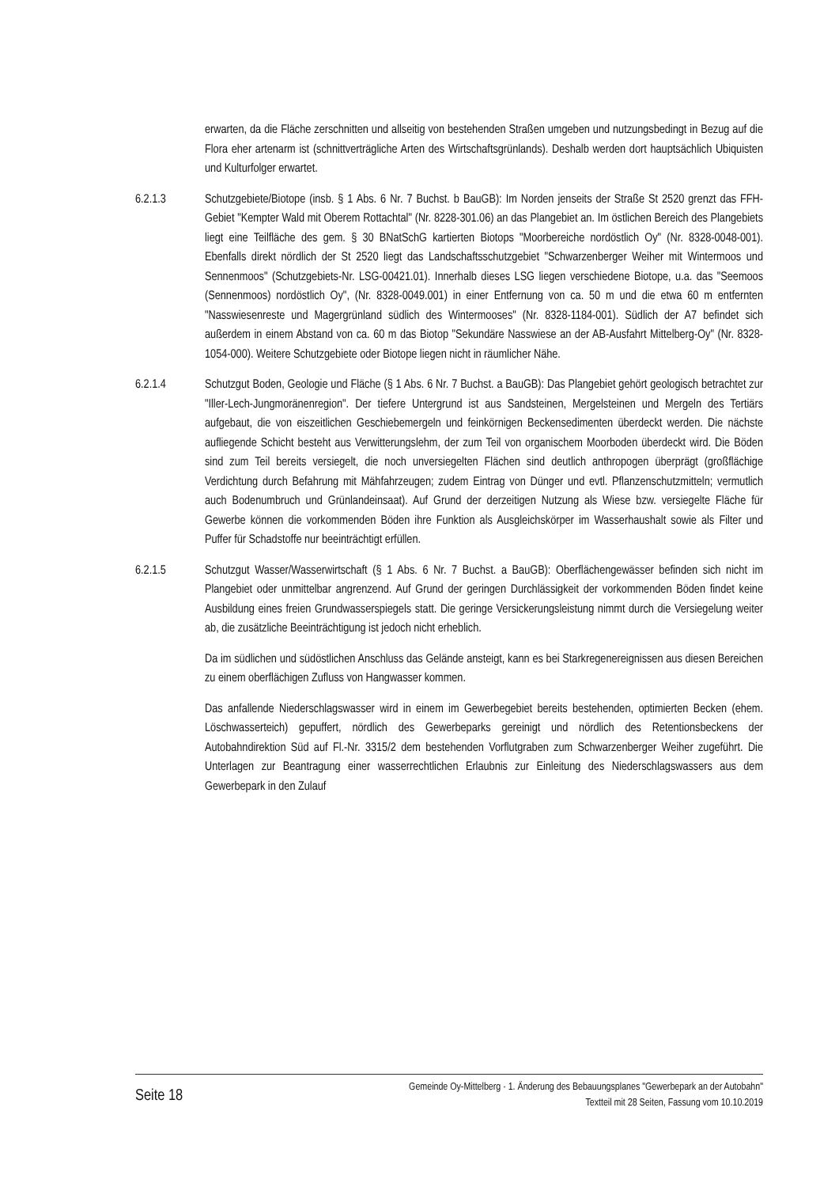erwarten, da die Fläche zerschnitten und allseitig von bestehenden Straßen umgeben und nutzungsbedingt in Bezug auf die Flora eher artenarm ist (schnittverträgliche Arten des Wirtschaftsgrünlands). Deshalb werden dort hauptsächlich Ubiquisten und Kulturfolger erwartet.
6.2.1.3 Schutzgebiete/Biotope (insb. § 1 Abs. 6 Nr. 7 Buchst. b BauGB): Im Norden jenseits der Straße St 2520 grenzt das FFH-Gebiet "Kempter Wald mit Oberem Rottachtal" (Nr. 8228-301.06) an das Plangebiet an. Im östlichen Bereich des Plangebiets liegt eine Teilfläche des gem. § 30 BNatSchG kartierten Biotops "Moorbereiche nordöstlich Oy" (Nr. 8328-0048-001). Ebenfalls direkt nördlich der St 2520 liegt das Landschaftsschutzgebiet "Schwarzenberger Weiher mit Wintermoos und Sennenmoos" (Schutzgebiets-Nr. LSG-00421.01). Innerhalb dieses LSG liegen verschiedene Biotope, u.a. das "Seemoos (Sennenmoos) nordöstlich Oy", (Nr. 8328-0049.001) in einer Entfernung von ca. 50 m und die etwa 60 m entfernten "Nasswiesenreste und Magergrünland südlich des Wintermooses" (Nr. 8328-1184-001). Südlich der A7 befindet sich außerdem in einem Abstand von ca. 60 m das Biotop "Sekundäre Nasswiese an der AB-Ausfahrt Mittelberg-Oy" (Nr. 8328-1054-000). Weitere Schutzgebiete oder Biotope liegen nicht in räumlicher Nähe.
6.2.1.4 Schutzgut Boden, Geologie und Fläche (§ 1 Abs. 6 Nr. 7 Buchst. a BauGB): Das Plangebiet gehört geologisch betrachtet zur "Iller-Lech-Jungmoränenregion". Der tiefere Untergrund ist aus Sandsteinen, Mergelsteinen und Mergeln des Tertiärs aufgebaut, die von eiszeitlichen Geschiebemergeln und feinkörnigen Beckensedimenten überdeckt werden. Die nächste aufliegende Schicht besteht aus Verwitterungslehm, der zum Teil von organischem Moorboden überdeckt wird. Die Böden sind zum Teil bereits versiegelt, die noch unversiegelten Flächen sind deutlich anthropogen überprägt (großflächige Verdichtung durch Befahrung mit Mähfahrzeugen; zudem Eintrag von Dünger und evtl. Pflanzenschutzmitteln; vermutlich auch Bodenumbruch und Grünlandeinsaat). Auf Grund der derzeitigen Nutzung als Wiese bzw. versiegelte Fläche für Gewerbe können die vorkommenden Böden ihre Funktion als Ausgleichskörper im Wasserhaushalt sowie als Filter und Puffer für Schadstoffe nur beeinträchtigt erfüllen.
6.2.1.5 Schutzgut Wasser/Wasserwirtschaft (§ 1 Abs. 6 Nr. 7 Buchst. a BauGB): Oberflächengewässer befinden sich nicht im Plangebiet oder unmittelbar angrenzend. Auf Grund der geringen Durchlässigkeit der vorkommenden Böden findet keine Ausbildung eines freien Grundwasserspiegels statt. Die geringe Versickerungsleistung nimmt durch die Versiegelung weiter ab, die zusätzliche Beeinträchtigung ist jedoch nicht erheblich.
Da im südlichen und südöstlichen Anschluss das Gelände ansteigt, kann es bei Starkregenereignissen aus diesen Bereichen zu einem oberflächigen Zufluss von Hangwasser kommen.
Das anfallende Niederschlagswasser wird in einem im Gewerbegebiet bereits bestehenden, optimierten Becken (ehem. Löschwasserteich) gepuffert, nördlich des Gewerbeparks gereinigt und nördlich des Retentionsbeckens der Autobahndirektion Süd auf Fl.-Nr. 3315/2 dem bestehenden Vorflutgraben zum Schwarzenberger Weiher zugeführt. Die Unterlagen zur Beantragung einer wasserrechtlichen Erlaubnis zur Einleitung des Niederschlagswassers aus dem Gewerbepark in den Zulauf
Seite 18
Gemeinde Oy-Mittelberg · 1. Änderung des Bebauungsplanes "Gewerbepark an der Autobahn"
Textteil mit 28 Seiten, Fassung vom 10.10.2019